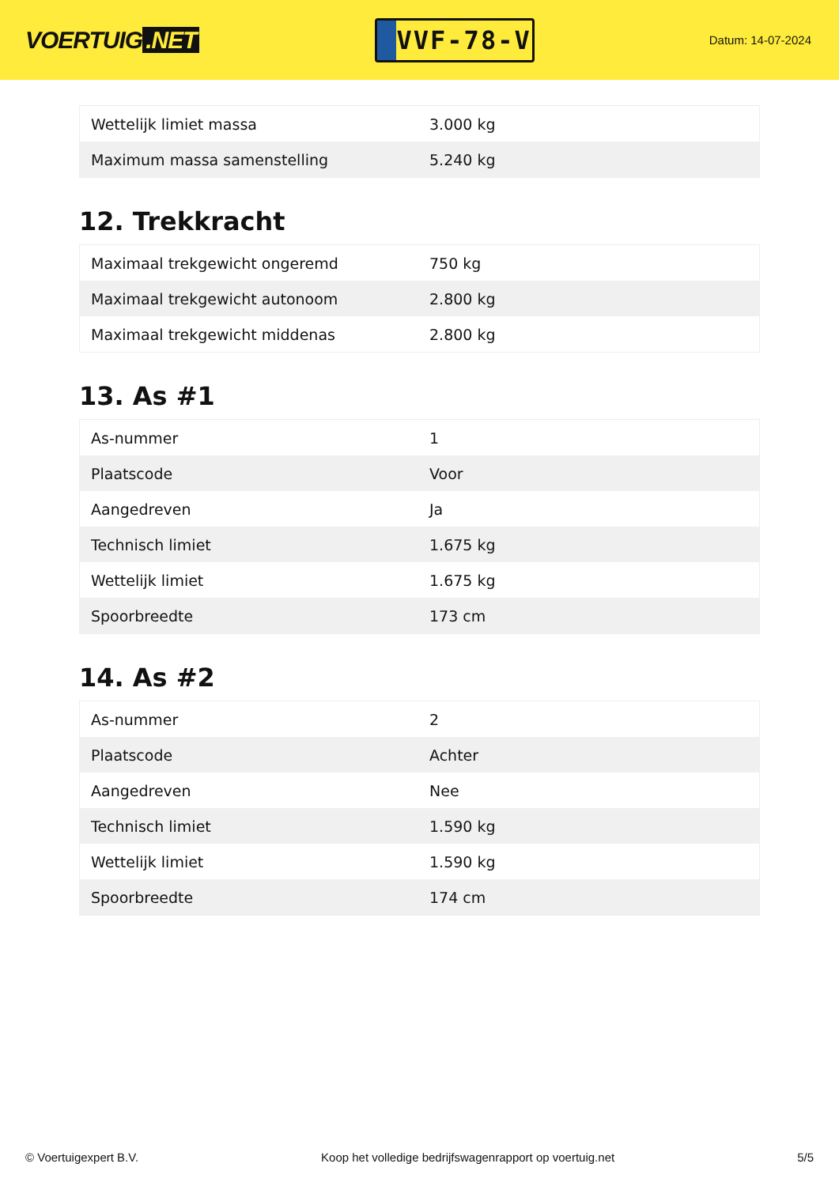VOERTUIG.NET
VVF-78-V
Datum: 14-07-2024
| Wettelijk limiet massa | 3.000 kg |
| Maximum massa samenstelling | 5.240 kg |
12. Trekkracht
| Maximaal trekgewicht ongeremd | 750 kg |
| Maximaal trekgewicht autonoom | 2.800 kg |
| Maximaal trekgewicht middenas | 2.800 kg |
13. As #1
| As-nummer | 1 |
| Plaatscode | Voor |
| Aangedreven | Ja |
| Technisch limiet | 1.675 kg |
| Wettelijk limiet | 1.675 kg |
| Spoorbreedte | 173 cm |
14. As #2
| As-nummer | 2 |
| Plaatscode | Achter |
| Aangedreven | Nee |
| Technisch limiet | 1.590 kg |
| Wettelijk limiet | 1.590 kg |
| Spoorbreedte | 174 cm |
© Voertuigexpert B.V. Koop het volledige bedrijfswagenrapport op voertuig.net 5/5